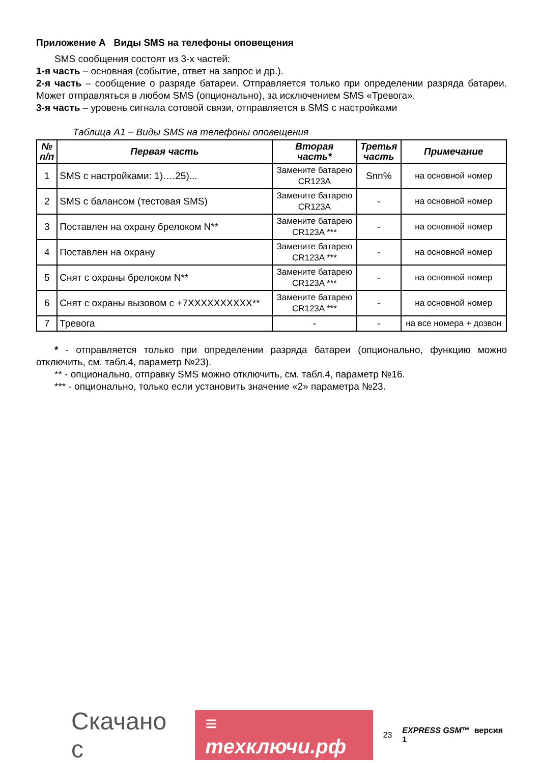Приложение А Виды SMS на телефоны оповещения
SMS сообщения состоят из 3-х частей:
1-я часть – основная (событие, ответ на запрос и др.).
2-я часть – сообщение о разряде батареи. Отправляется только при определении разряда батареи. Может отправляться в любом SMS (опционально), за исключением SMS «Тревога».
3-я часть – уровень сигнала сотовой связи, отправляется в SMS с настройками
Таблица А1 – Виды SMS на телефоны оповещения
| № п/п | Первая часть | Вторая часть* | Третья часть | Примечание |
| --- | --- | --- | --- | --- |
| 1 | SMS с настройками: 1)….25)... | Замените батарею CR123A | Snn% | на основной номер |
| 2 | SMS с балансом (тестовая SMS) | Замените батарею CR123A | - | на основной номер |
| 3 | Поставлен на охрану брелоком N** | Замените батарею CR123A *** | - | на основной номер |
| 4 | Поставлен на охрану | Замените батарею CR123A *** | - | на основной номер |
| 5 | Снят с охраны брелоком N** | Замените батарею CR123A *** | - | на основной номер |
| 6 | Снят с охраны вызовом с +7XXXXXXXXXX** | Замените батарею CR123A *** | - | на основной номер |
| 7 | Тревога | - | - | на все номера + дозвон |
* - отправляется только при определении разряда батареи (опционально, функцию можно отключить, см. табл.4, параметр №23).
** - опционально, отправку SMS можно отключить, см. табл.4, параметр №16.
*** - опционально, только если установить значение «2» параметра №23.
Скачано с ≡ тexключи.рф 23 EXPRESS GSM™ версия 1